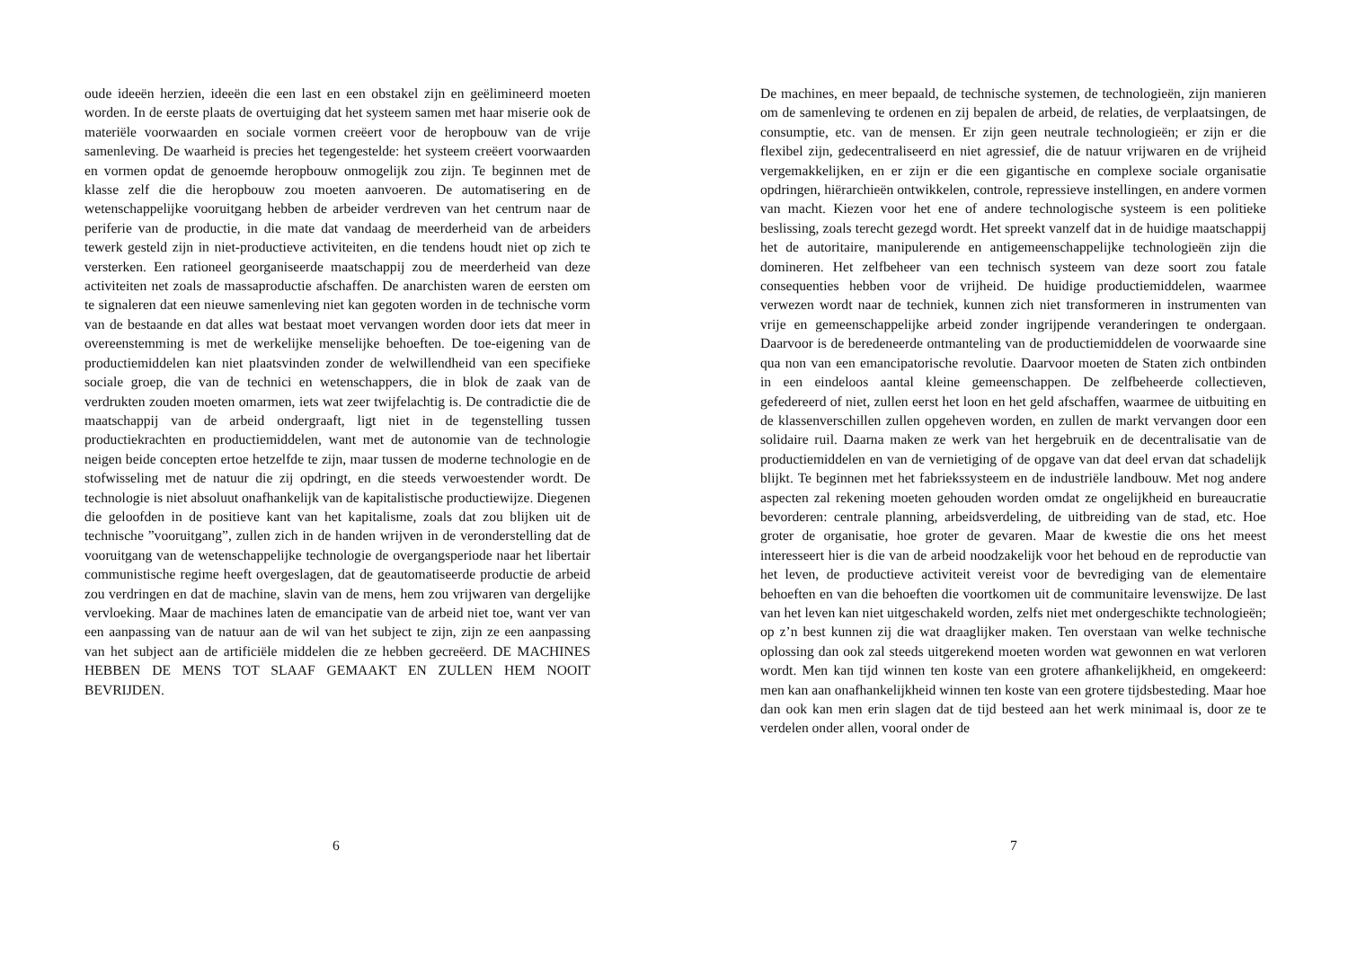oude ideeën herzien, ideeën die een last en een obstakel zijn en geëlimineerd moeten worden. In de eerste plaats de overtuiging dat het systeem samen met haar miserie ook de materiële voorwaarden en sociale vormen creëert voor de heropbouw van de vrije samenleving. De waarheid is precies het tegengestelde: het systeem creëert voorwaarden en vormen opdat de genoemde heropbouw onmogelijk zou zijn. Te beginnen met de klasse zelf die die heropbouw zou moeten aanvoeren. De automatisering en de wetenschappelijke vooruitgang hebben de arbeider verdreven van het centrum naar de periferie van de productie, in die mate dat vandaag de meerderheid van de arbeiders tewerk gesteld zijn in niet-productieve activiteiten, en die tendens houdt niet op zich te versterken. Een rationeel georganiseerde maatschappij zou de meerderheid van deze activiteiten net zoals de massaproductie afschaffen. De anarchisten waren de eersten om te signaleren dat een nieuwe samenleving niet kan gegoten worden in de technische vorm van de bestaande en dat alles wat bestaat moet vervangen worden door iets dat meer in overeenstemming is met de werkelijke menselijke behoeften. De toe-eigening van de productiemiddelen kan niet plaatsvinden zonder de welwillendheid van een specifieke sociale groep, die van de technici en wetenschappers, die in blok de zaak van de verdrukten zouden moeten omarmen, iets wat zeer twijfelachtig is. De contradictie die de maatschappij van de arbeid ondergraaft, ligt niet in de tegenstelling tussen productiekrachten en productiemiddelen, want met de autonomie van de technologie neigen beide concepten ertoe hetzelfde te zijn, maar tussen de moderne technologie en de stofwisseling met de natuur die zij opdringt, en die steeds verwoestender wordt. De technologie is niet absoluut onafhankelijk van de kapitalistische productiewijze. Diegenen die geloofden in de positieve kant van het kapitalisme, zoals dat zou blijken uit de technische ”vooruitgang”, zullen zich in de handen wrijven in de veronderstelling dat de vooruitgang van de wetenschappelijke technologie de overgangsperiode naar het libertair communistische regime heeft overgeslagen, dat de geautomatiseerde productie de arbeid zou verdringen en dat de machine, slavin van de mens, hem zou vrijwaren van dergelijke vervloeking. Maar de machines laten de emancipatie van de arbeid niet toe, want ver van een aanpassing van de natuur aan de wil van het subject te zijn, zijn ze een aanpassing van het subject aan de artificiële middelen die ze hebben gecreëerd. DE MACHINES HEBBEN DE MENS TOT SLAAF GEMAAKT EN ZULLEN HEM NOOIT BEVRIJDEN.
6
De machines, en meer bepaald, de technische systemen, de technologieën, zijn manieren om de samenleving te ordenen en zij bepalen de arbeid, de relaties, de verplaatsingen, de consumptie, etc. van de mensen. Er zijn geen neutrale technologieën; er zijn er die flexibel zijn, gedecentraliseerd en niet agressief, die de natuur vrijwaren en de vrijheid vergemakkelijken, en er zijn er die een gigantische en complexe sociale organisatie opdringen, hiërarchieën ontwikkelen, controle, repressieve instellingen, en andere vormen van macht. Kiezen voor het ene of andere technologische systeem is een politieke beslissing, zoals terecht gezegd wordt. Het spreekt vanzelf dat in de huidige maatschappij het de autoritaire, manipulerende en antigemeenschappelijke technologieën zijn die domineren. Het zelfbeheer van een technisch systeem van deze soort zou fatale consequenties hebben voor de vrijheid. De huidige productiemiddelen, waarmee verwezen wordt naar de techniek, kunnen zich niet transformeren in instrumenten van vrije en gemeenschappelijke arbeid zonder ingrijpende veranderingen te ondergaan. Daarvoor is de beredeneerde ontmanteling van de productiemiddelen de voorwaarde sine qua non van een emancipatorische revolutie. Daarvoor moeten de Staten zich ontbinden in een eindeloos aantal kleine gemeenschappen. De zelfbeheerde collectieven, gefedereerd of niet, zullen eerst het loon en het geld afschaffen, waarmee de uitbuiting en de klassenverschillen zullen opgeheven worden, en zullen de markt vervangen door een solidaire ruil. Daarna maken ze werk van het hergebruik en de decentralisatie van de productiemiddelen en van de vernietiging of de opgave van dat deel ervan dat schadelijk blijkt. Te beginnen met het fabriekssysteem en de industriële landbouw. Met nog andere aspecten zal rekening moeten gehouden worden omdat ze ongelijkheid en bureaucratie bevorderen: centrale planning, arbeidsverdeling, de uitbreiding van de stad, etc. Hoe groter de organisatie, hoe groter de gevaren. Maar de kwestie die ons het meest interesseert hier is die van de arbeid noodzakelijk voor het behoud en de reproductie van het leven, de productieve activiteit vereist voor de bevrediging van de elementaire behoeften en van die behoeften die voortkomen uit de communitaire levenswijze. De last van het leven kan niet uitgeschakeld worden, zelfs niet met ondergeschikte technologieën; op z’n best kunnen zij die wat draaglijker maken. Ten overstaan van welke technische oplossing dan ook zal steeds uitgerekend moeten worden wat gewonnen en wat verloren wordt. Men kan tijd winnen ten koste van een grotere afhankelijkheid, en omgekeerd: men kan aan onafhankelijkheid winnen ten koste van een grotere tijdsbesteding. Maar hoe dan ook kan men erin slagen dat de tijd besteed aan het werk minimaal is, door ze te verdelen onder allen, vooral onder de
7